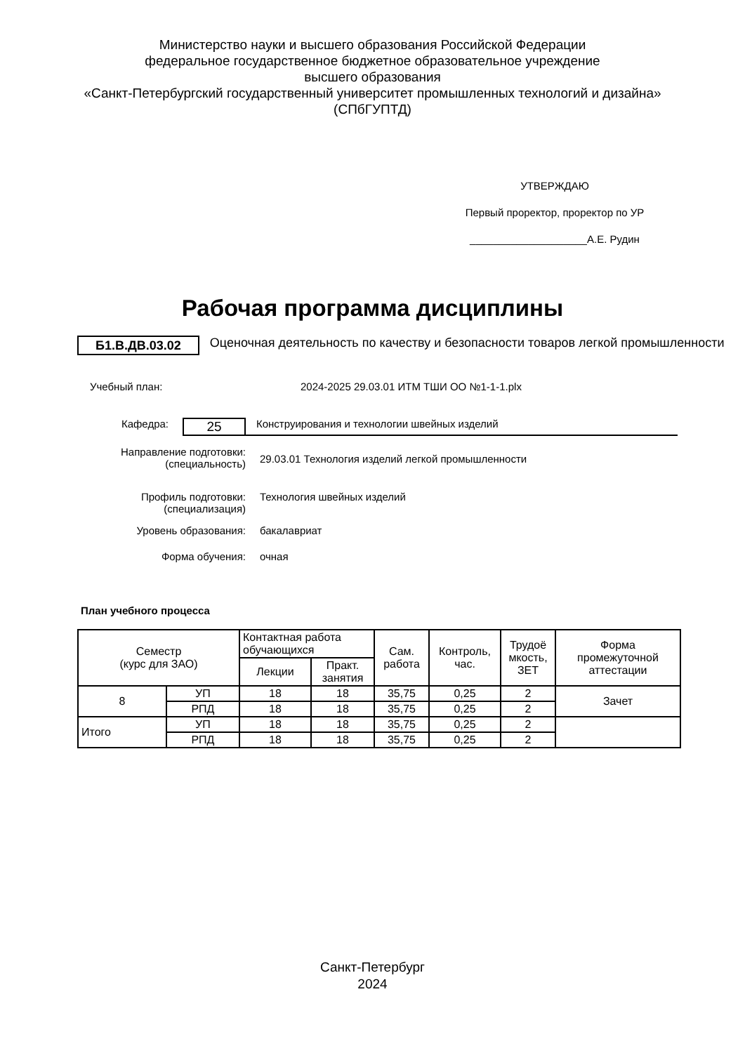Министерство науки и высшего образования Российской Федерации
федеральное государственное бюджетное образовательное учреждение
высшего образования
«Санкт-Петербургский государственный университет промышленных технологий и дизайна»
(СПбГУПТД)
УТВЕРЖДАЮ
Первый проректор, проректор по УР
____________________А.Е. Рудин
Рабочая программа дисциплины
Б1.В.ДВ.03.02
Оценочная деятельность по качеству и безопасности товаров легкой промышленности
Учебный план: 2024-2025 29.03.01 ИТМ ТШИ ОО №1-1-1.plx
Кафедра:
25
Конструирования и технологии швейных изделий
Направление подготовки:
(специальность)
29.03.01 Технология изделий легкой промышленности
Профиль подготовки:
(специализация)
Технология швейных изделий
Уровень образования: бакалавриат
Форма обучения: очная
План учебного процесса
| Семестр (курс для ЗАО) | | Контактная работа обучающихся | | Сам. работа | Контроль, час. | Трудоё мкость, ЗЕТ | Форма промежуточной аттестации |
| --- | --- | --- | --- | --- | --- | --- | --- |
| | | Лекции | Практ. занятия | | | | |
| 8 | УП | 18 | 18 | 35,75 | 0,25 | 2 | Зачет |
| | РПД | 18 | 18 | 35,75 | 0,25 | 2 | |
| Итого | УП | 18 | 18 | 35,75 | 0,25 | 2 | |
| | РПД | 18 | 18 | 35,75 | 0,25 | 2 | |
Санкт-Петербург
2024